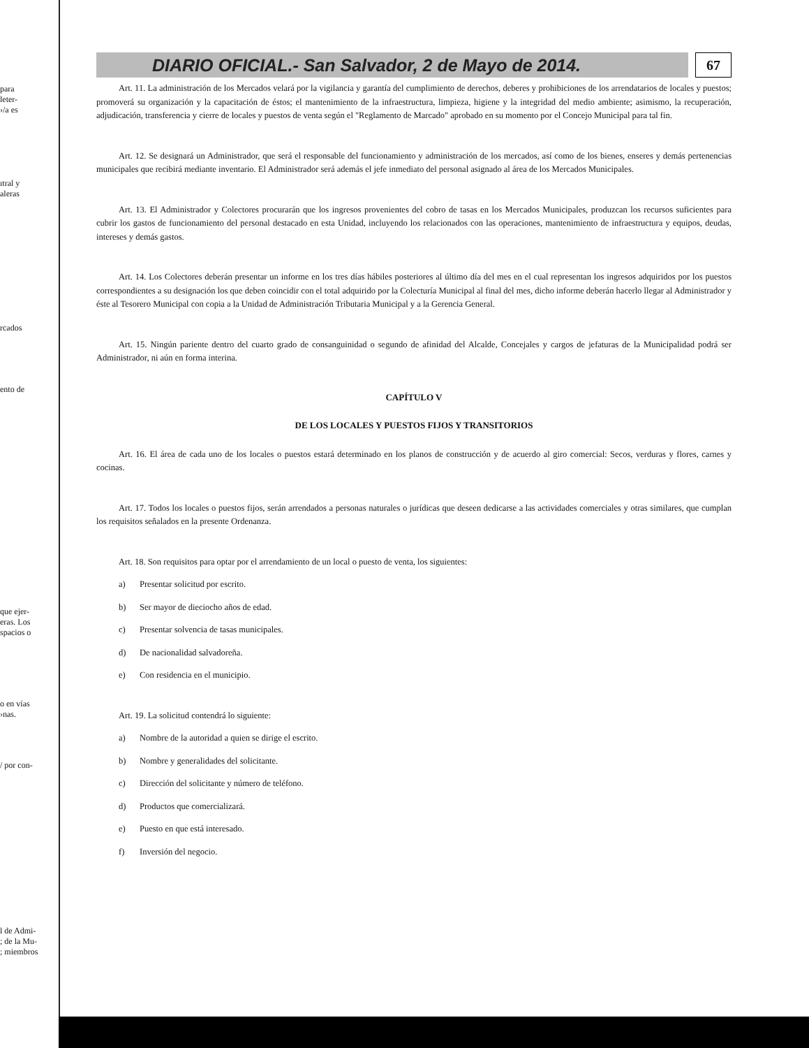para
leter-
›/a es
ıtral y
aleras
rcados
ento de
que ejer-
eras. Los
spacios o
o en vías
›nas.
/ por con-
l de Admi-
; de la Mu-
; miembros
DIARIO OFICIAL.- San Salvador, 2 de Mayo de 2014.
67
Art. 11. La administración de los Mercados velará por la vigilancia y garantía del cumplimiento de derechos, deberes y prohibiciones de los arrendatarios de locales y puestos; promoverá su organización y la capacitación de éstos; el mantenimiento de la infraestructura, limpieza, higiene y la integridad del medio ambiente; asimismo, la recuperación, adjudicación, transferencia y cierre de locales y puestos de venta según el "Reglamento de Marcado" aprobado en su momento por el Concejo Municipal para tal fin.
Art. 12. Se designará un Administrador, que será el responsable del funcionamiento y administración de los mercados, así como de los bienes, enseres y demás pertenencias municipales que recibirá mediante inventario. El Administrador será además el jefe inmediato del personal asignado al área de los Mercados Municipales.
Art. 13. El Administrador y Colectores procurarán que los ingresos provenientes del cobro de tasas en los Mercados Municipales, produzcan los recursos suficientes para cubrir los gastos de funcionamiento del personal destacado en esta Unidad, incluyendo los relacionados con las operaciones, mantenimiento de infraestructura y equipos, deudas, intereses y demás gastos.
Art. 14. Los Colectores deberán presentar un informe en los tres días hábiles posteriores al último día del mes en el cual representan los ingresos adquiridos por los puestos correspondientes a su designación los que deben coincidir con el total adquirido por la Colecturía Municipal al final del mes, dicho informe deberán hacerlo llegar al Administrador y éste al Tesorero Municipal con copia a la Unidad de Administración Tributaria Municipal y a la Gerencia General.
Art. 15. Ningún pariente dentro del cuarto grado de consanguinidad o segundo de afinidad del Alcalde, Concejales y cargos de jefaturas de la Municipalidad podrá ser Administrador, ni aún en forma interina.
CAPÍTULO V
DE LOS LOCALES Y PUESTOS FIJOS Y TRANSITORIOS
Art. 16. El área de cada uno de los locales o puestos estará determinado en los planos de construcción y de acuerdo al giro comercial: Secos, verduras y flores, carnes y cocinas.
Art. 17. Todos los locales o puestos fijos, serán arrendados a personas naturales o jurídicas que deseen dedicarse a las actividades comerciales y otras similares, que cumplan los requisitos señalados en la presente Ordenanza.
Art. 18. Son requisitos para optar por el arrendamiento de un local o puesto de venta, los siguientes:
a) Presentar solicitud por escrito.
b) Ser mayor de dieciocho años de edad.
c) Presentar solvencia de tasas municipales.
d) De nacionalidad salvadoreña.
e) Con residencia en el municipio.
Art. 19. La solicitud contendrá lo siguiente:
a) Nombre de la autoridad a quien se dirige el escrito.
b) Nombre y generalidades del solicitante.
c) Dirección del solicitante y número de teléfono.
d) Productos que comercializará.
e) Puesto en que está interesado.
f) Inversión del negocio.